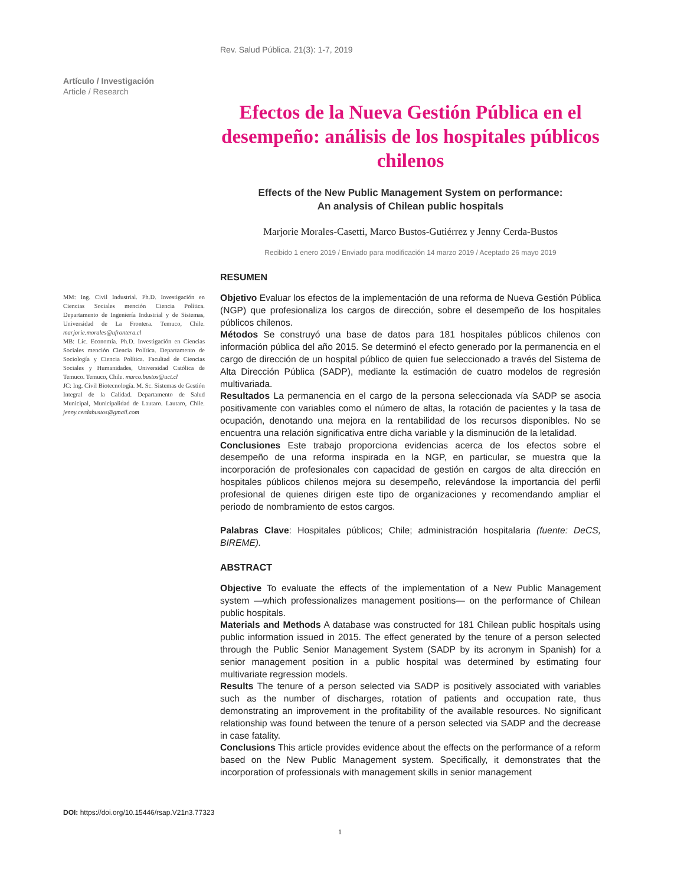Rev. Salud Pública. 21(3): 1-7, 2019
Artículo / Investigación
Article / Research
Efectos de la Nueva Gestión Pública en el desempeño: análisis de los hospitales públicos chilenos
Effects of the New Public Management System on performance:
An analysis of Chilean public hospitals
Marjorie Morales-Casetti, Marco Bustos-Gutiérrez y Jenny Cerda-Bustos
Recibido 1 enero 2019 / Enviado para modificación 14 marzo 2019 / Aceptado 26 mayo 2019
RESUMEN
Objetivo Evaluar los efectos de la implementación de una reforma de Nueva Gestión Pública (NGP) que profesionaliza los cargos de dirección, sobre el desempeño de los hospitales públicos chilenos.
Métodos Se construyó una base de datos para 181 hospitales públicos chilenos con información pública del año 2015. Se determinó el efecto generado por la permanencia en el cargo de dirección de un hospital público de quien fue seleccionado a través del Sistema de Alta Dirección Pública (SADP), mediante la estimación de cuatro modelos de regresión multivariada.
Resultados La permanencia en el cargo de la persona seleccionada vía SADP se asocia positivamente con variables como el número de altas, la rotación de pacientes y la tasa de ocupación, denotando una mejora en la rentabilidad de los recursos disponibles. No se encuentra una relación significativa entre dicha variable y la disminución de la letalidad.
Conclusiones Este trabajo proporciona evidencias acerca de los efectos sobre el desempeño de una reforma inspirada en la NGP, en particular, se muestra que la incorporación de profesionales con capacidad de gestión en cargos de alta dirección en hospitales públicos chilenos mejora su desempeño, relevándose la importancia del perfil profesional de quienes dirigen este tipo de organizaciones y recomendando ampliar el periodo de nombramiento de estos cargos.
Palabras Clave: Hospitales públicos; Chile; administración hospitalaria (fuente: DeCS, BIREME).
ABSTRACT
Objective To evaluate the effects of the implementation of a New Public Management system —which professionalizes management positions— on the performance of Chilean public hospitals.
Materials and Methods A database was constructed for 181 Chilean public hospitals using public information issued in 2015. The effect generated by the tenure of a person selected through the Public Senior Management System (SADP by its acronym in Spanish) for a senior management position in a public hospital was determined by estimating four multivariate regression models.
Results The tenure of a person selected via SADP is positively associated with variables such as the number of discharges, rotation of patients and occupation rate, thus demonstrating an improvement in the profitability of the available resources. No significant relationship was found between the tenure of a person selected via SADP and the decrease in case fatality.
Conclusions This article provides evidence about the effects on the performance of a reform based on the New Public Management system. Specifically, it demonstrates that the incorporation of professionals with management skills in senior management
MM: Ing. Civil Industrial. Ph.D. Investigación en Ciencias Sociales mención Ciencia Política. Departamento de Ingeniería Industrial y de Sistemas, Universidad de La Frontera. Temuco, Chile. marjorie.morales@ufrontera.cl
MB: Lic. Economía. Ph.D. Investigación en Ciencias Sociales mención Ciencia Política. Departamento de Sociología y Ciencia Política. Facultad de Ciencias Sociales y Humanidades, Universidad Católica de Temuco. Temuco, Chile. marco.bustos@uct.cl
JC: Ing. Civil Biotecnología. M. Sc. Sistemas de Gestión Integral de la Calidad. Departamento de Salud Municipal, Municipalidad de Lautaro. Lautaro, Chile. jenny.cerdabustos@gmail.com
DOI: https://doi.org/10.15446/rsap.V21n3.77323
1